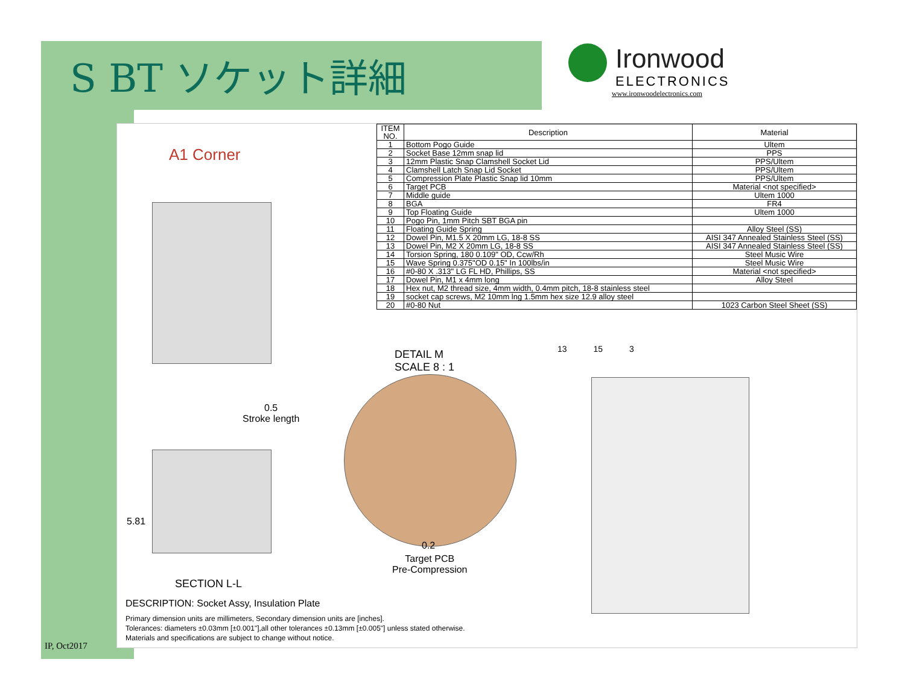S BT ソケット詳細
Ironwood
ELECTRONICS
www.ironwoodelectronics.com
A1 Corner
| ITEM NO. | Description | Material |
| --- | --- | --- |
| 1 | Bottom Pogo Guide | Ultem |
| 2 | Socket Base 12mm snap lid | PPS |
| 3 | 12mm Plastic Snap Clamshell Socket Lid | PPS/Ultem |
| 4 | Clamshell Latch Snap Lid Socket | PPS/Ultem |
| 5 | Compression Plate Plastic Snap lid 10mm | PPS/Ultem |
| 6 | Target PCB | Material <not specified> |
| 7 | Middle guide | Ultem 1000 |
| 8 | BGA | FR4 |
| 9 | Top Floating Guide | Ultem 1000 |
| 10 | Pogo Pin, 1mm Pitch SBT BGA pin | |
| 11 | Floating Guide Spring | Alloy Steel (SS) |
| 12 | Dowel Pin, M1.5 X 20mm LG, 18-8 SS | AISI 347 Annealed Stainless Steel (SS) |
| 13 | Dowel Pin, M2 X 20mm LG, 18-8 SS | AISI 347 Annealed Stainless Steel (SS) |
| 14 | Torsion Spring, 180 0.109" OD, Ccw/Rh | Steel Music Wire |
| 15 | Wave Spring 0.375"OD 0.15" In 100lbs/in | Steel Music Wire |
| 16 | #0-80 X .313" LG FL HD, Phillips, SS | Material <not specified> |
| 17 | Dowel Pin, M1 x 4mm long | Alloy Steel |
| 18 | Hex nut, M2 thread size, 4mm width, 0.4mm pitch, 18-8 stainless steel | |
| 19 | socket cap screws, M2 10mm lng 1.5mm hex size 12.9 alloy steel | |
| 20 | #0-80 Nut | 1023 Carbon Steel Sheet (SS) |
DETAIL M
SCALE 8 : 1
0.5
Stroke length
5.81
0.2
Target PCB
Pre-Compression
SECTION L-L
13 15 3
DESCRIPTION: Socket Assy, Insulation Plate
Primary dimension units are millimeters, Secondary dimension units are [inches].
Tolerances: diameters ±0.03mm [±0.001"],all other tolerances ±0.13mm [±0.005"] unless stated otherwise.
Materials and specifications are subject to change without notice.
IP, Oct2017